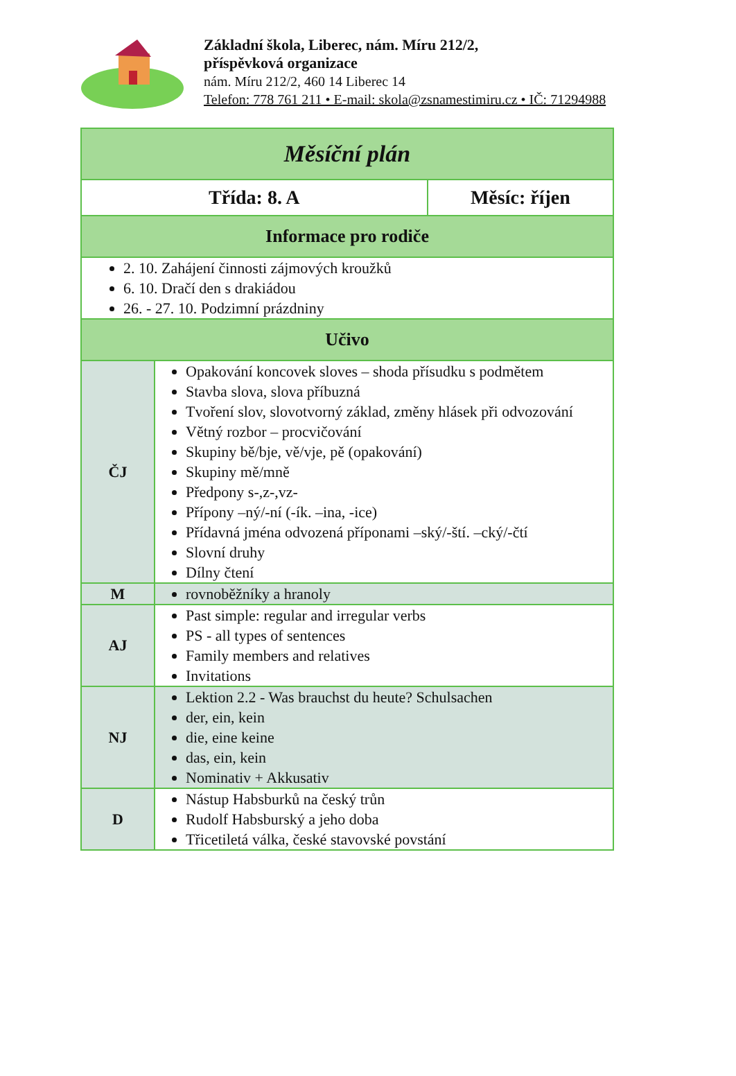Základní škola, Liberec, nám. Míru 212/2,
příspěvková organizace
nám. Míru 212/2, 460 14 Liberec 14
Telefon: 778 761 211 • E-mail: skola@zsnamestimiru.cz • IČ: 71294988
| Měsíční plán | | |
| Třída: 8. A | | Měsíc: říjen |
| Informace pro rodiče | | |
| 2. 10. Zahájení činnosti zájmových kroužků 6. 10. Dračí den s drakiádou 26. - 27. 10. Podzimní prázdniny | | |
| Učivo | | |
| ČJ | Opakování koncovek sloves – shoda přísudku s podmětem Stavba slova, slova příbuzná Tvoření slov, slovotvorný základ, změny hlásek při odvozování Větný rozbor – procvičování Skupiny bě/bje, vě/vje, pě (opakování) Skupiny mě/mně Předpony s-,z-,vz- Přípony –ný/-ní (-ík. –ina, -ice) Přídavná jména odvozená příponami –ský/-ští. –cký/-čtí Slovní druhy Dílny čtení | |
| M | rovnoběžníky a hranoly | |
| AJ | Past simple: regular and irregular verbs PS - all types of sentences Family members and relatives Invitations | |
| NJ | Lektion 2.2 - Was brauchst du heute? Schulsachen der, ein, kein die, eine keine das, ein, kein Nominativ + Akkusativ | |
| D | Nástup Habsburků na český trůn Rudolf Habsburský a jeho doba Třicetiletá válka, české stavovské povstání | |